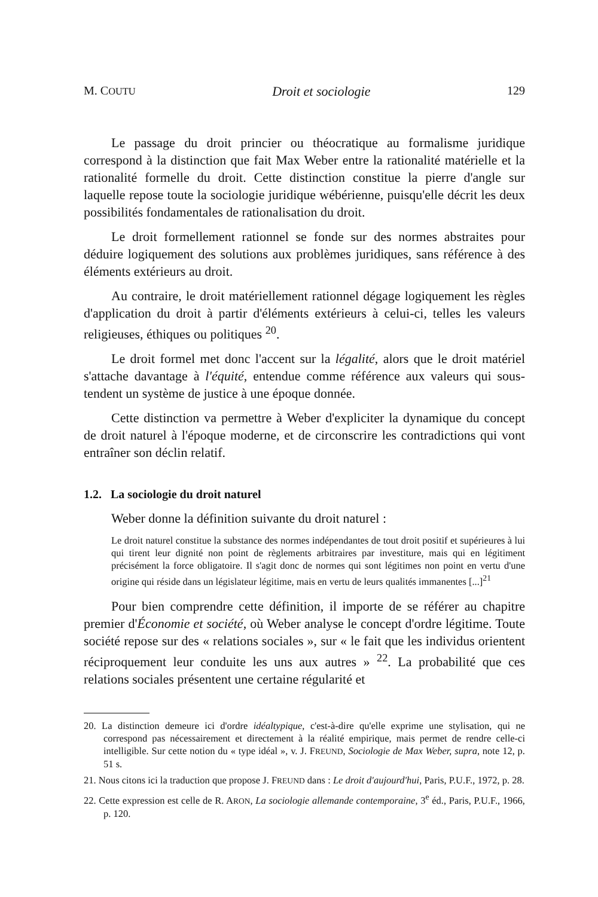M. COUTU Droit et sociologie 129
Le passage du droit princier ou théocratique au formalisme juridique correspond à la distinction que fait Max Weber entre la rationalité matérielle et la rationalité formelle du droit. Cette distinction constitue la pierre d'angle sur laquelle repose toute la sociologie juridique wébérienne, puisqu'elle décrit les deux possibilités fondamentales de rationalisation du droit.
Le droit formellement rationnel se fonde sur des normes abstraites pour déduire logiquement des solutions aux problèmes juridiques, sans référence à des éléments extérieurs au droit.
Au contraire, le droit matériellement rationnel dégage logiquement les règles d'application du droit à partir d'éléments extérieurs à celui-ci, telles les valeurs religieuses, éthiques ou politiques <sup>20</sup>.
Le droit formel met donc l'accent sur la légalité, alors que le droit matériel s'attache davantage à l'équité, entendue comme référence aux valeurs qui sous-tendent un système de justice à une époque donnée.
Cette distinction va permettre à Weber d'expliciter la dynamique du concept de droit naturel à l'époque moderne, et de circonscrire les contradictions qui vont entraîner son déclin relatif.
1.2. La sociologie du droit naturel
Weber donne la définition suivante du droit naturel :
Le droit naturel constitue la substance des normes indépendantes de tout droit positif et supérieures à lui qui tirent leur dignité non point de règlements arbitraires par investiture, mais qui en légitiment précisément la force obligatoire. Il s'agit donc de normes qui sont légitimes non point en vertu d'une origine qui réside dans un législateur légitime, mais en vertu de leurs qualités immanentes [...]<sup>21</sup>
Pour bien comprendre cette définition, il importe de se référer au chapitre premier d'Économie et société, où Weber analyse le concept d'ordre légitime. Toute société repose sur des « relations sociales », sur « le fait que les individus orientent réciproquement leur conduite les uns aux autres » <sup>22</sup>. La probabilité que ces relations sociales présentent une certaine régularité et
20. La distinction demeure ici d'ordre idéaltypique, c'est-à-dire qu'elle exprime une stylisation, qui ne correspond pas nécessairement et directement à la réalité empirique, mais permet de rendre celle-ci intelligible. Sur cette notion du « type idéal », v. J. FREUND, Sociologie de Max Weber, supra, note 12, p. 51 s.
21. Nous citons ici la traduction que propose J. FREUND dans : Le droit d'aujourd'hui, Paris, P.U.F., 1972, p. 28.
22. Cette expression est celle de R. ARON, La sociologie allemande contemporaine, 3<sup>e</sup> éd., Paris, P.U.F., 1966, p. 120.